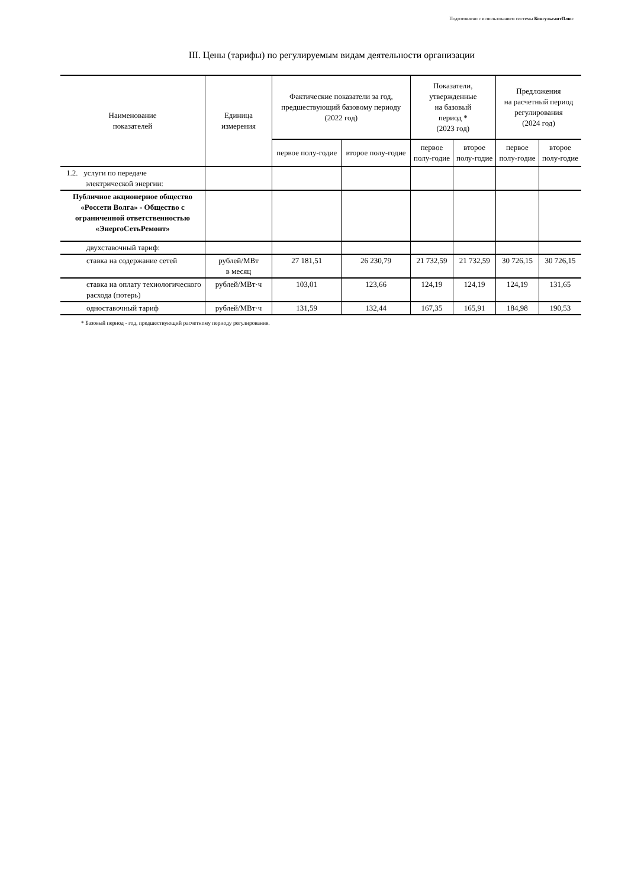Подготовлено с использованием системы КонсультантПлюс
III. Цены (тарифы) по регулируемым видам деятельности организации
| Наименование показателей | Единица измерения | Фактические показатели за год, предшествующий базовому периоду (2022 год) | | Показатели, утвержденные на базовый период * (2023 год) | | Предложения на расчетный период регулирования (2024 год) | |
| --- | --- | --- | --- | --- | --- | --- | --- |
| | | первое полу-годие | второе полу-годие | первое полу-годие | второе полу-годие | первое полу-годие | второе полу-годие |
| 1.2. услуги по передаче электрической энергии: | | | | | | | |
| Публичное акционерное общество «Россети Волга» - Общество с ограниченной ответственностью «ЭнергоСетьРемонт» | | | | | | | |
| двухставочный тариф: | | | | | | | |
| ставка на содержание сетей | рублей/МВт в месяц | 27 181,51 | 26 230,79 | 21 732,59 | 21 732,59 | 30 726,15 | 30 726,15 |
| ставка на оплату технологического расхода (потерь) | рублей/МВт·ч | 103,01 | 123,66 | 124,19 | 124,19 | 124,19 | 131,65 |
| одноставочный тариф | рублей/МВт·ч | 131,59 | 132,44 | 167,35 | 165,91 | 184,98 | 190,53 |
* Базовый период - год, предшествующий расчетному периоду регулирования.